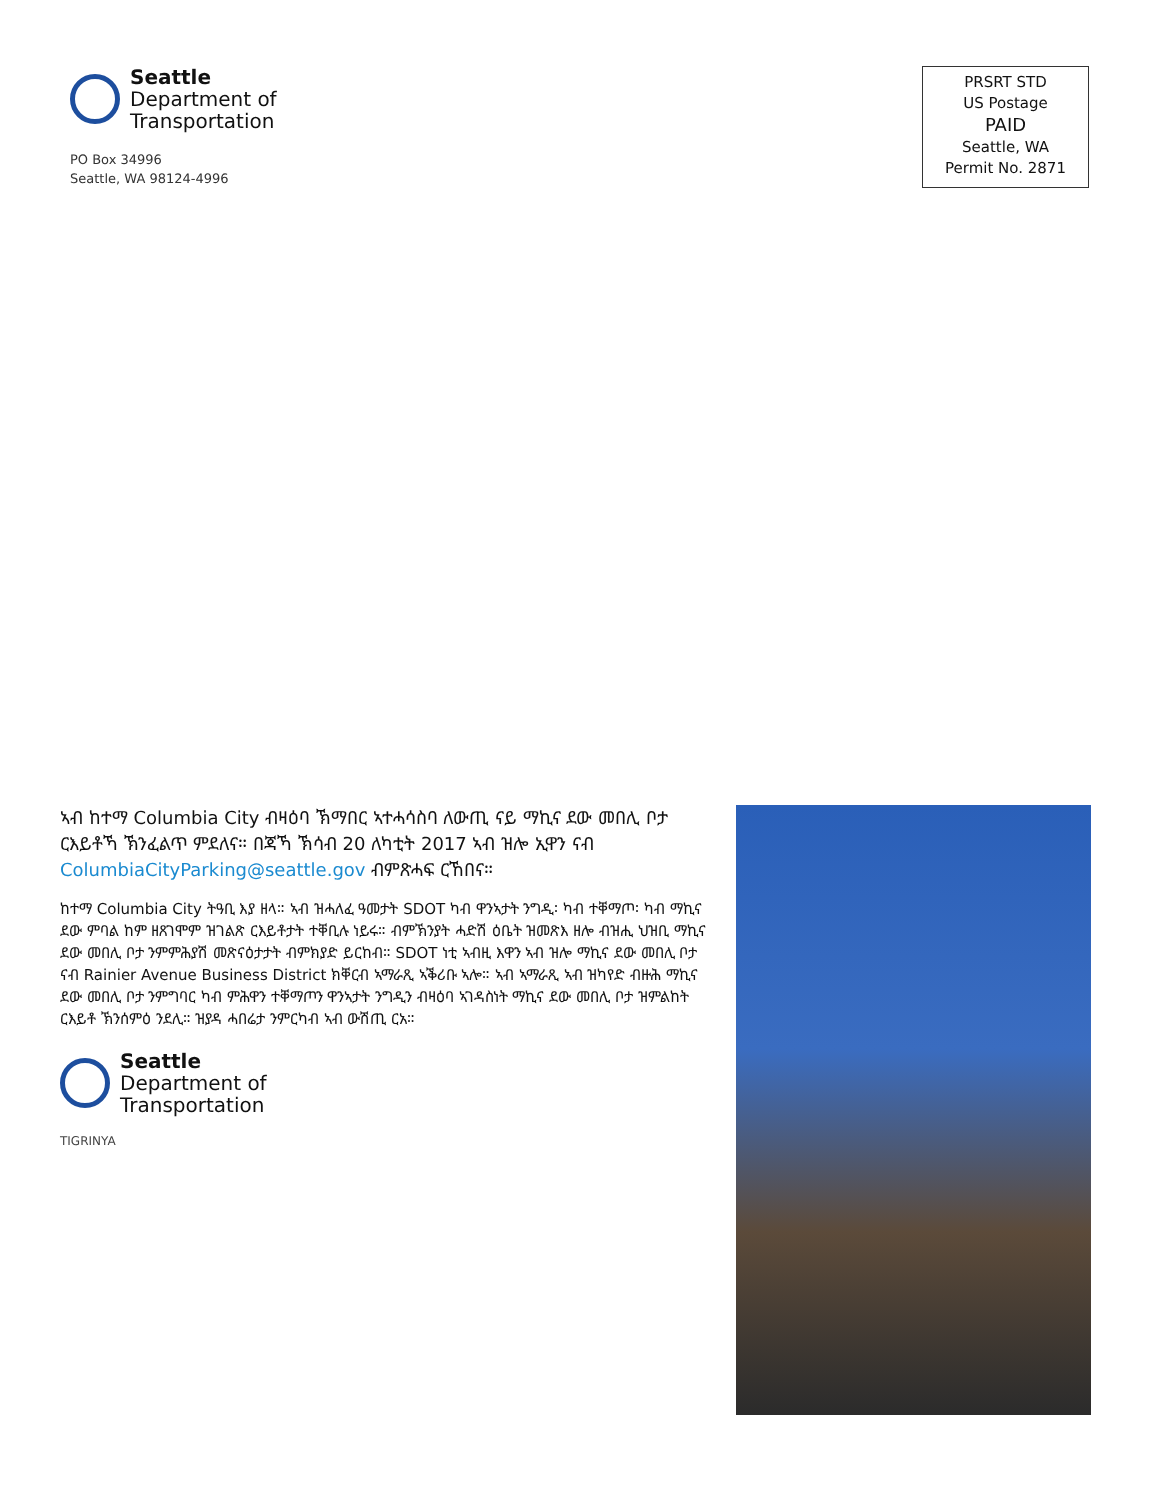Seattle
Department of
Transportation
PO Box 34996
Seattle, WA 98124-4996
PRSRT STD
US Postage
PAID
Seattle, WA
Permit No. 2871
ኣብ ከተማ Columbia City ብዛዕባ ኽማበር ኣተሓሳስባ ለውጢ ናይ ማኪና ደው መበሊ ቦታ ርእይቶኻ ኽንፈልጥ ምደለና። በጃኻ ኽሳብ 20 ለካቲት 2017 ኣብ ዝሎ ኢዋን ናብ ColumbiaCityParking@seattle.gov ብምጽሓፍ ርኸበና።
ከተማ Columbia City ትዓቢ እያ ዘላ። ኣብ ዝሓለፈ ዓመታት SDOT ካብ ዋንኣታት ንግዲ፡ ካብ ተቐማጦ፡ ካብ ማኪና ደው ምባል ከም ዘጸገሞም ዝገልጽ ርእይቶታት ተቐቢሉ ነይሩ። ብምኽንያት ሓድሽ ዕቤት ዝመጽእ ዘሎ ብዝሒ ህዝቢ ማኪና ደው መበሊ ቦታ ንምምሕያሽ መጽናዕታታት ብምክያድ ይርከብ። SDOT ነቲ ኣብዚ እዋን ኣብ ዝሎ ማኪና ደው መበሊ ቦታ ናብ Rainier Avenue Business District ክቐርብ ኣማራጺ ኣቕሪቡ ኣሎ። ኣብ ኣማራጺ ኣብ ዝካየድ ብዙሕ ማኪና ደው መበሊ ቦታ ንምግባር ካብ ምሕዋን ተቐማጦን ዋንኣታት ንግዲን ብዛዕባ ኣገዳስነት ማኪና ደው መበሊ ቦታ ዝምልከት ርእይቶ ኽንሰምዕ ንደሊ። ዝያዳ ሓበሬታ ንምርካብ ኣብ ውሽጢ ርአ።
Seattle
Department of
Transportation
TIGRINYA